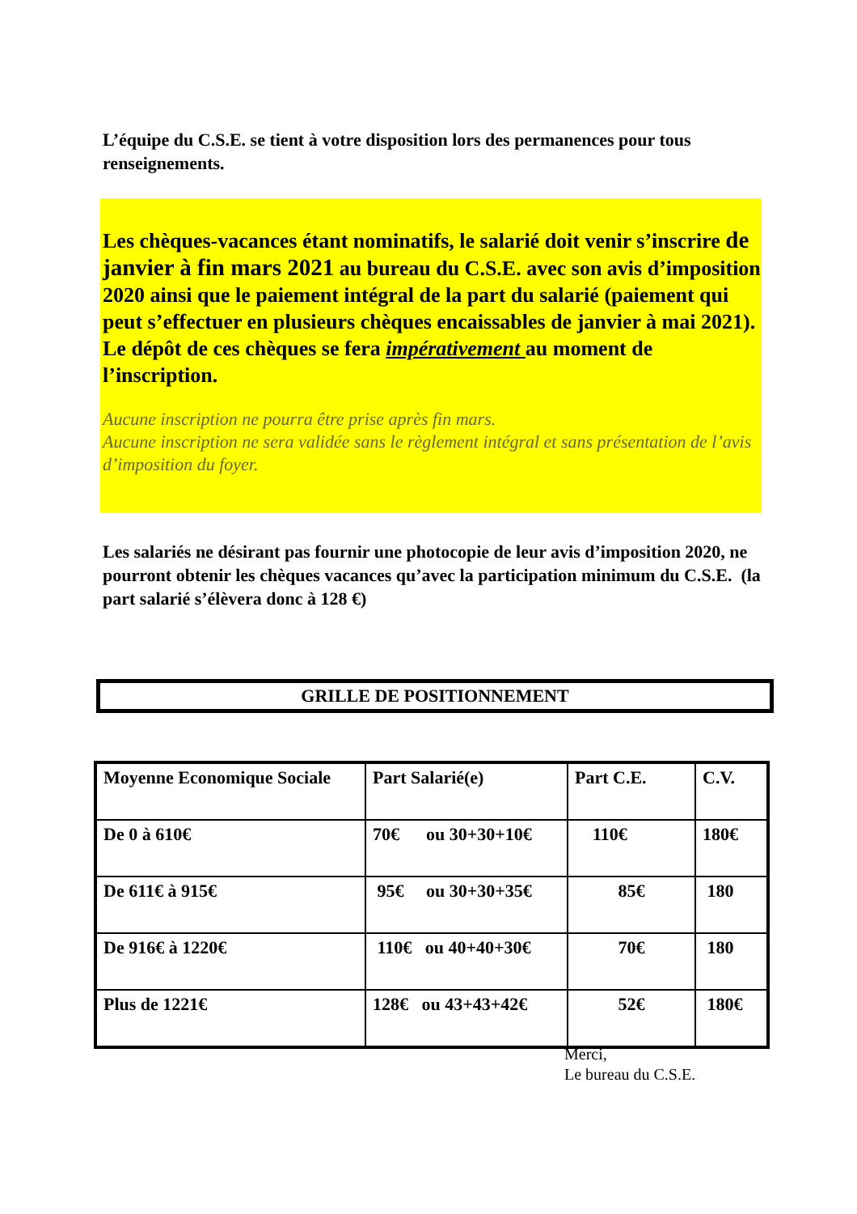L’équipe du C.S.E. se tient à votre disposition lors des permanences pour tous renseignements.
Les chèques-vacances étant nominatifs, le salarié doit venir s’inscrire de janvier à fin mars 2021 au bureau du C.S.E. avec son avis d’imposition 2020 ainsi que le paiement intégral de la part du salarié (paiement qui peut s’effectuer en plusieurs chèques encaissables de janvier à mai 2021). Le dépôt de ces chèques se fera impérativement au moment de l’inscription.
Aucune inscription ne pourra être prise après fin mars.
Aucune inscription ne sera validée sans le règlement intégral et sans présentation de l’avis d’imposition du foyer.
Les salariés ne désirant pas fournir une photocopie de leur avis d’imposition 2020, ne pourront obtenir les chèques vacances qu’avec la participation minimum du C.S.E. (la part salarié s’élèvera donc à 128 €)
GRILLE DE POSITIONNEMENT
| Moyenne Economique Sociale | Part Salarié(e) | Part C.E. | C.V. |
| De 0 à 610€ | 70€ ou 30+30+10€ | 110€ | 180€ |
| De 611€ à 915€ | 95€ ou 30+30+35€ | 85€ | 180 |
| De 916€ à 1220€ | 110€ ou 40+40+30€ | 70€ | 180 |
| Plus de 1221€ | 128€ ou 43+43+42€ | 52€ | 180€ |
Merci,
Le bureau du C.S.E.